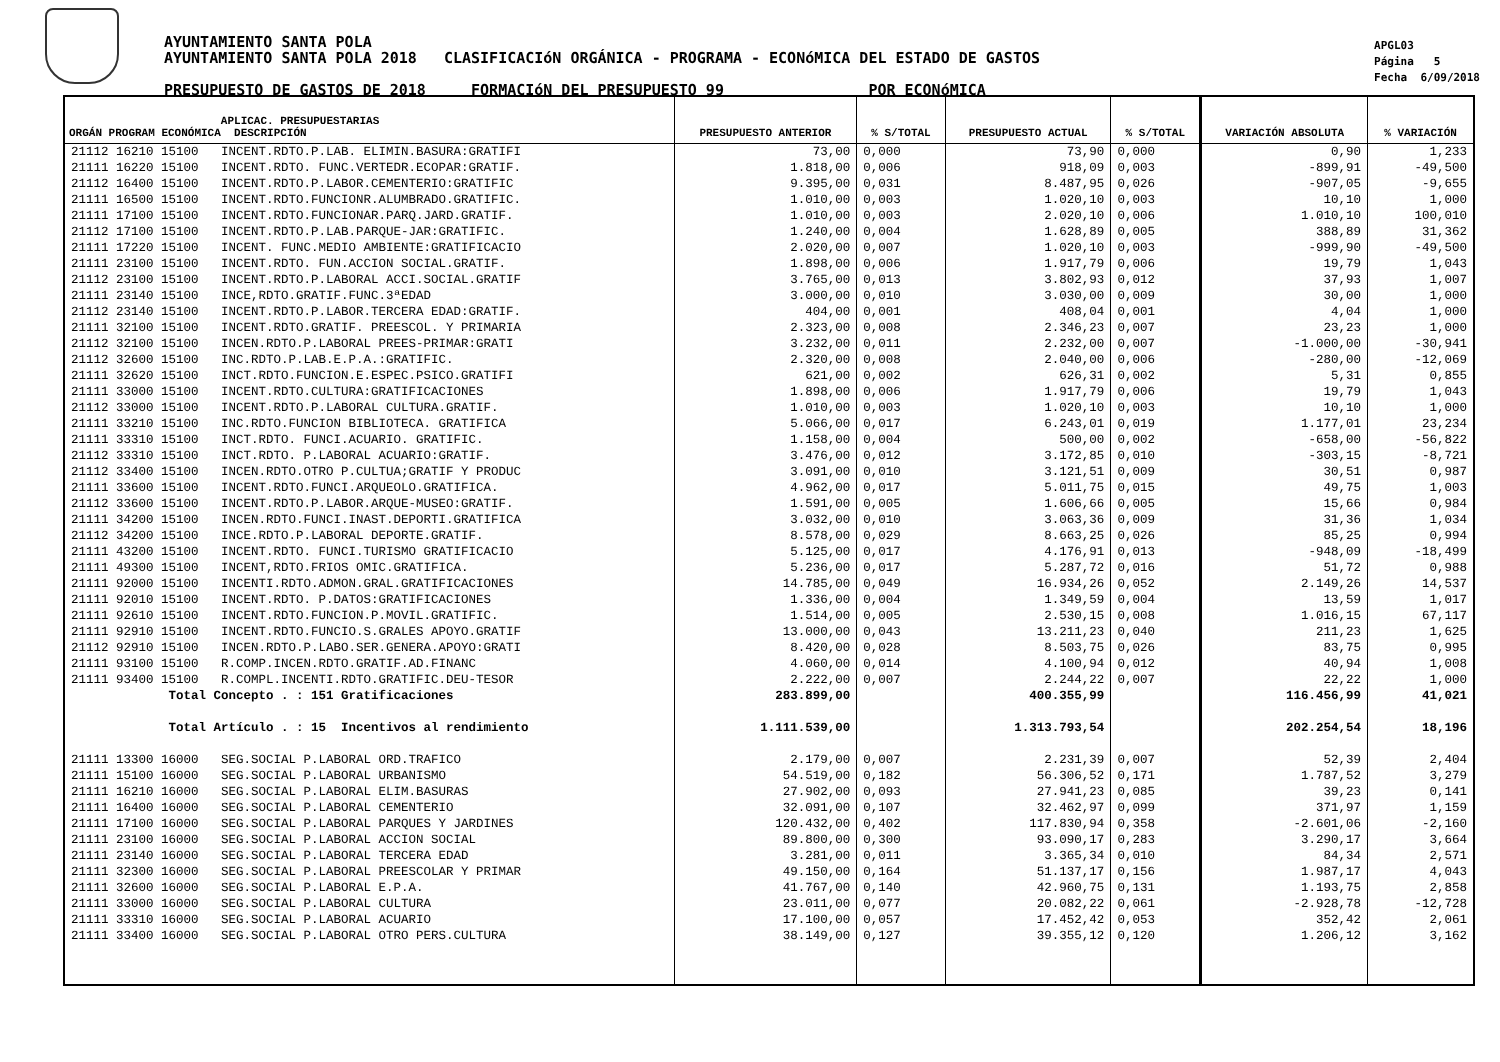AYUNTAMIENTO SANTA POLA
AYUNTAMIENTO SANTA POLA 2018 CLASIFICACIóN ORGÁNICA - PROGRAMA - ECONóMICA DEL ESTADO DE GASTOS
PRESUPUESTO DE GASTOS DE 2018 FORMACIóN DEL PRESUPUESTO 99 POR ECONóMICA
APGL03
Página 5
Fecha 6/09/2018
| APLICAC. PRESUPUESTARIAS ORGÁN PROGRAM ECONÓMICA DESCRIPCIÓN | PRESUPUESTO ANTERIOR | % S/TOTAL | PRESUPUESTO ACTUAL | % S/TOTAL | VARIACIÓN ABSOLUTA | % VARIACIÓN |
| --- | --- | --- | --- | --- | --- | --- |
| 21112 16210 15100 INCENT.RDTO.P.LAB. ELIMIN.BASURA:GRATIFI | 73,00 | 0,000 | 73,90 | 0,000 | 0,90 | 1,233 |
| 21111 16220 15100 INCENT.RDTO. FUNC.VERTEDR.ECOPAR:GRATIF. | 1.818,00 | 0,006 | 918,09 | 0,003 | -899,91 | -49,500 |
| 21112 16400 15100 INCENT.RDTO.P.LABOR.CEMENTERIO:GRATIFIC | 9.395,00 | 0,031 | 8.487,95 | 0,026 | -907,05 | -9,655 |
| 21111 16500 15100 INCENT.RDTO.FUNCIONR.ALUMBRADO.GRATIFIC. | 1.010,00 | 0,003 | 1.020,10 | 0,003 | 10,10 | 1,000 |
| 21111 17100 15100 INCENT.RDTO.FUNCIONAR.PARQ.JARD.GRATIF. | 1.010,00 | 0,003 | 2.020,10 | 0,006 | 1.010,10 | 100,010 |
| 21112 17100 15100 INCENT.RDTO.P.LAB.PARQUE-JAR:GRATIFIC. | 1.240,00 | 0,004 | 1.628,89 | 0,005 | 388,89 | 31,362 |
| 21111 17220 15100 INCENT. FUNC.MEDIO AMBIENTE:GRATIFICACIO | 2.020,00 | 0,007 | 1.020,10 | 0,003 | -999,90 | -49,500 |
| 21111 23100 15100 INCENT.RDTO. FUN.ACCION SOCIAL.GRATIF. | 1.898,00 | 0,006 | 1.917,79 | 0,006 | 19,79 | 1,043 |
| 21112 23100 15100 INCENT.RDTO.P.LABORAL ACCI.SOCIAL.GRATIF | 3.765,00 | 0,013 | 3.802,93 | 0,012 | 37,93 | 1,007 |
| 21111 23140 15100 INCE,RDTO.GRATIF.FUNC.3ªEDAD | 3.000,00 | 0,010 | 3.030,00 | 0,009 | 30,00 | 1,000 |
| 21112 23140 15100 INCENT.RDTO.P.LABOR.TERCERA EDAD:GRATIF. | 404,00 | 0,001 | 408,04 | 0,001 | 4,04 | 1,000 |
| 21111 32100 15100 INCENT.RDTO.GRATIF. PREESCOL. Y PRIMARIA | 2.323,00 | 0,008 | 2.346,23 | 0,007 | 23,23 | 1,000 |
| 21112 32100 15100 INCEN.RDTO.P.LABORAL PREES-PRIMAR:GRATI | 3.232,00 | 0,011 | 2.232,00 | 0,007 | -1.000,00 | -30,941 |
| 21112 32600 15100 INC.RDTO.P.LAB.E.P.A.:GRATIFIC. | 2.320,00 | 0,008 | 2.040,00 | 0,006 | -280,00 | -12,069 |
| 21111 32620 15100 INCT.RDTO.FUNCION.E.ESPEC.PSICO.GRATIFI | 621,00 | 0,002 | 626,31 | 0,002 | 5,31 | 0,855 |
| 21111 33000 15100 INCENT.RDTO.CULTURA:GRATIFICACIONES | 1.898,00 | 0,006 | 1.917,79 | 0,006 | 19,79 | 1,043 |
| 21112 33000 15100 INCENT.RDTO.P.LABORAL CULTURA.GRATIF. | 1.010,00 | 0,003 | 1.020,10 | 0,003 | 10,10 | 1,000 |
| 21111 33210 15100 INC.RDTO.FUNCION BIBLIOTECA. GRATIFICA | 5.066,00 | 0,017 | 6.243,01 | 0,019 | 1.177,01 | 23,234 |
| 21111 33310 15100 INCT.RDTO. FUNCI.ACUARIO. GRATIFIC. | 1.158,00 | 0,004 | 500,00 | 0,002 | -658,00 | -56,822 |
| 21112 33310 15100 INCT.RDTO. P.LABORAL ACUARIO:GRATIF. | 3.476,00 | 0,012 | 3.172,85 | 0,010 | -303,15 | -8,721 |
| 21112 33400 15100 INCEN.RDTO.OTRO P.CULTUA;GRATIF Y PRODUC | 3.091,00 | 0,010 | 3.121,51 | 0,009 | 30,51 | 0,987 |
| 21111 33600 15100 INCENT.RDTO.FUNCI.ARQUEOLO.GRATIFICA. | 4.962,00 | 0,017 | 5.011,75 | 0,015 | 49,75 | 1,003 |
| 21112 33600 15100 INCENT.RDTO.P.LABOR.ARQUE-MUSEO:GRATIF. | 1.591,00 | 0,005 | 1.606,66 | 0,005 | 15,66 | 0,984 |
| 21111 34200 15100 INCEN.RDTO.FUNCI.INAST.DEPORTI.GRATIFICA | 3.032,00 | 0,010 | 3.063,36 | 0,009 | 31,36 | 1,034 |
| 21112 34200 15100 INCE.RDTO.P.LABORAL DEPORTE.GRATIF. | 8.578,00 | 0,029 | 8.663,25 | 0,026 | 85,25 | 0,994 |
| 21111 43200 15100 INCENT.RDTO. FUNCI.TURISMO GRATIFICACIO | 5.125,00 | 0,017 | 4.176,91 | 0,013 | -948,09 | -18,499 |
| 21111 49300 15100 INCENT,RDTO.FRIOS OMIC.GRATIFICA. | 5.236,00 | 0,017 | 5.287,72 | 0,016 | 51,72 | 0,988 |
| 21111 92000 15100 INCENTI.RDTO.ADMON.GRAL.GRATIFICACIONES | 14.785,00 | 0,049 | 16.934,26 | 0,052 | 2.149,26 | 14,537 |
| 21111 92010 15100 INCENT.RDTO. P.DATOS:GRATIFICACIONES | 1.336,00 | 0,004 | 1.349,59 | 0,004 | 13,59 | 1,017 |
| 21111 92610 15100 INCENT.RDTO.FUNCION.P.MOVIL.GRATIFIC. | 1.514,00 | 0,005 | 2.530,15 | 0,008 | 1.016,15 | 67,117 |
| 21111 92910 15100 INCENT.RDTO.FUNCIO.S.GRALES APOYO.GRATIF | 13.000,00 | 0,043 | 13.211,23 | 0,040 | 211,23 | 1,625 |
| 21112 92910 15100 INCEN.RDTO.P.LABO.SER.GENERA.APOYO:GRATI | 8.420,00 | 0,028 | 8.503,75 | 0,026 | 83,75 | 0,995 |
| 21111 93100 15100 R.COMP.INCEN.RDTO.GRATIF.AD.FINANC | 4.060,00 | 0,014 | 4.100,94 | 0,012 | 40,94 | 1,008 |
| 21111 93400 15100 R.COMPL.INCENTI.RDTO.GRATIFIC.DEU-TESOR | 2.222,00 | 0,007 | 2.244,22 | 0,007 | 22,22 | 1,000 |
| Total Concepto . : 151 Gratificaciones | 283.899,00 | | 400.355,99 | | 116.456,99 | 41,021 |
| Total Artículo . : 15 Incentivos al rendimiento | 1.111.539,00 | | 1.313.793,54 | | 202.254,54 | 18,196 |
| 21111 13300 16000 SEG.SOCIAL P.LABORAL ORD.TRAFICO | 2.179,00 | 0,007 | 2.231,39 | 0,007 | 52,39 | 2,404 |
| 21111 15100 16000 SEG.SOCIAL P.LABORAL URBANISMO | 54.519,00 | 0,182 | 56.306,52 | 0,171 | 1.787,52 | 3,279 |
| 21111 16210 16000 SEG.SOCIAL P.LABORAL ELIM.BASURAS | 27.902,00 | 0,093 | 27.941,23 | 0,085 | 39,23 | 0,141 |
| 21111 16400 16000 SEG.SOCIAL P.LABORAL CEMENTERIO | 32.091,00 | 0,107 | 32.462,97 | 0,099 | 371,97 | 1,159 |
| 21111 17100 16000 SEG.SOCIAL P.LABORAL PARQUES Y JARDINES | 120.432,00 | 0,402 | 117.830,94 | 0,358 | -2.601,06 | -2,160 |
| 21111 23100 16000 SEG.SOCIAL P.LABORAL ACCION SOCIAL | 89.800,00 | 0,300 | 93.090,17 | 0,283 | 3.290,17 | 3,664 |
| 21111 23140 16000 SEG.SOCIAL P.LABORAL TERCERA EDAD | 3.281,00 | 0,011 | 3.365,34 | 0,010 | 84,34 | 2,571 |
| 21111 32300 16000 SEG.SOCIAL P.LABORAL PREESCOLAR Y PRIMAR | 49.150,00 | 0,164 | 51.137,17 | 0,156 | 1.987,17 | 4,043 |
| 21111 32600 16000 SEG.SOCIAL P.LABORAL E.P.A. | 41.767,00 | 0,140 | 42.960,75 | 0,131 | 1.193,75 | 2,858 |
| 21111 33000 16000 SEG.SOCIAL P.LABORAL CULTURA | 23.011,00 | 0,077 | 20.082,22 | 0,061 | -2.928,78 | -12,728 |
| 21111 33310 16000 SEG.SOCIAL P.LABORAL ACUARIO | 17.100,00 | 0,057 | 17.452,42 | 0,053 | 352,42 | 2,061 |
| 21111 33400 16000 SEG.SOCIAL P.LABORAL OTRO PERS.CULTURA | 38.149,00 | 0,127 | 39.355,12 | 0,120 | 1.206,12 | 3,162 |